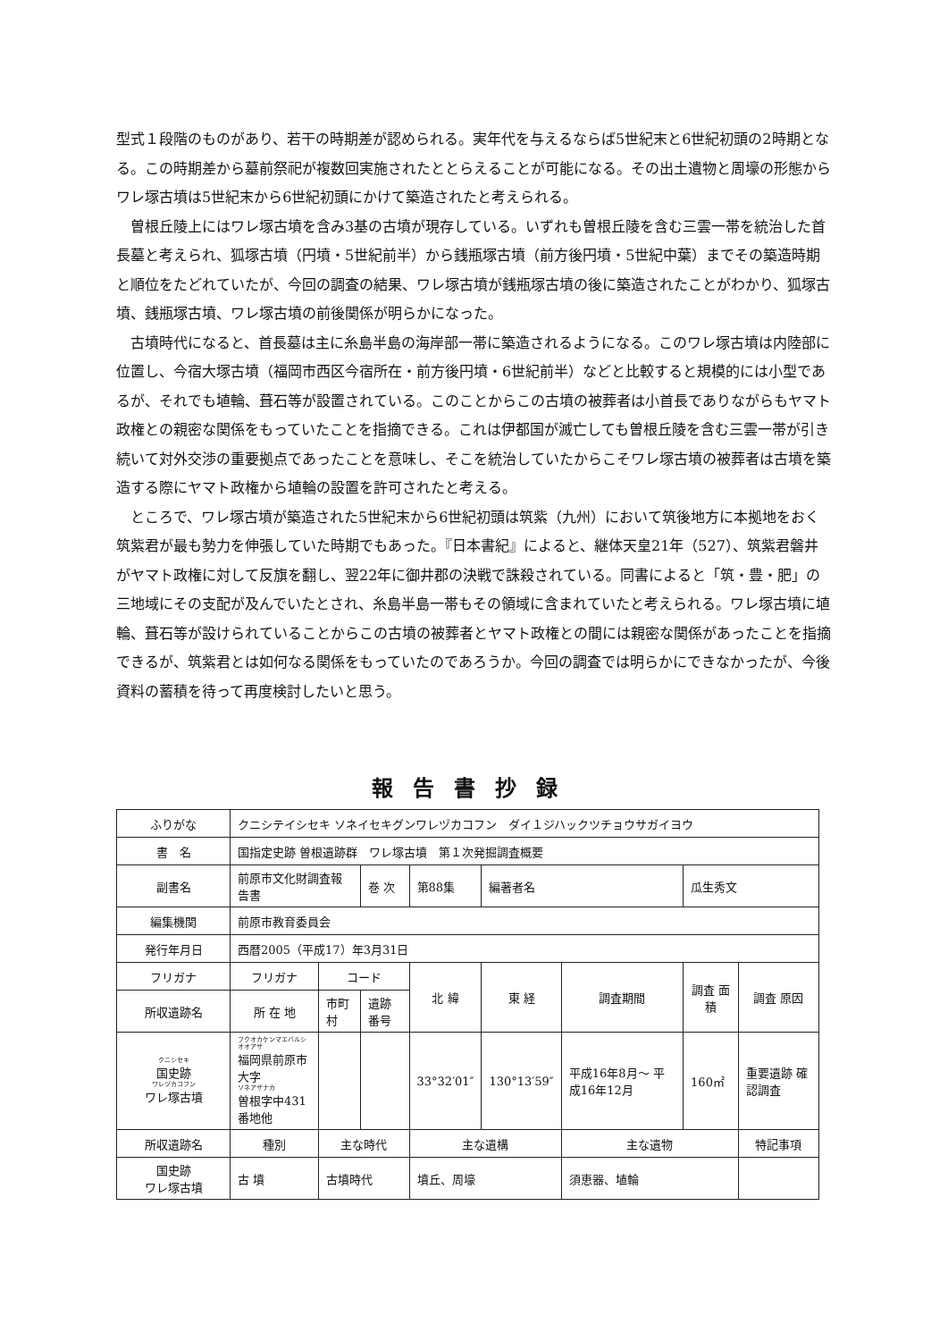型式１段階のものがあり、若干の時期差が認められる。実年代を与えるならば5世紀末と6世紀初頭の2時期となる。この時期差から墓前祭祀が複数回実施されたととらえることが可能になる。その出土遺物と周壕の形態からワレ塚古墳は5世紀末から6世紀初頭にかけて築造されたと考えられる。
曽根丘陵上にはワレ塚古墳を含み3基の古墳が現存している。いずれも曽根丘陵を含む三雲一帯を統治した首長墓と考えられ、狐塚古墳（円墳・5世紀前半）から銭瓶塚古墳（前方後円墳・5世紀中葉）までその築造時期と順位をたどれていたが、今回の調査の結果、ワレ塚古墳が銭瓶塚古墳の後に築造されたことがわかり、狐塚古墳、銭瓶塚古墳、ワレ塚古墳の前後関係が明らかになった。
古墳時代になると、首長墓は主に糸島半島の海岸部一帯に築造されるようになる。このワレ塚古墳は内陸部に位置し、今宿大塚古墳（福岡市西区今宿所在・前方後円墳・6世紀前半）などと比較すると規模的には小型であるが、それでも埴輪、葺石等が設置されている。このことからこの古墳の被葬者は小首長でありながらもヤマト政権との親密な関係をもっていたことを指摘できる。これは伊都国が滅亡しても曽根丘陵を含む三雲一帯が引き続いて対外交渉の重要拠点であったことを意味し、そこを統治していたからこそワレ塚古墳の被葬者は古墳を築造する際にヤマト政権から埴輪の設置を許可されたと考える。
ところで、ワレ塚古墳が築造された5世紀末から6世紀初頭は筑紫（九州）において筑後地方に本拠地をおく筑紫君が最も勢力を伸張していた時期でもあった。『日本書紀』によると、継体天皇21年（527）、筑紫君磐井がヤマト政権に対して反旗を翻し、翌22年に御井郡の決戦で誅殺されている。同書によると「筑・豊・肥」の三地域にその支配が及んでいたとされ、糸島半島一帯もその領域に含まれていたと考えられる。ワレ塚古墳に埴輪、葺石等が設けられていることからこの古墳の被葬者とヤマト政権との間には親密な関係があったことを指摘できるが、筑紫君とは如何なる関係をもっていたのであろうか。今回の調査では明らかにできなかったが、今後資料の蓄積を待って再度検討したいと思う。
報告書抄録
| ふりがな | クニシテイシセキ ソネイセキグンワレヅカコフン ダイ１ジハックツチョウサガイヨウ | | | | | | | |
| 書 名 | 国指定史跡 曽根遺跡群 ワレ塚古墳 第１次発掘調査概要 | | | | | | | |
| 副書名 | 前原市文化財調査報告書 | | 巻 次 | 第88集 | 編著者名 | | 瓜生秀文 | |
| 編集機関 | 前原市教育委員会 | | | | | | | |
| 発行年月日 | 西暦2005（平成17）年3月31日 | | | | | | | |
| フリガナ | フリガナ | コード | | 北 緯 | 東 経 | 調査期間 | 調査 面積 | 調査 原因 |
| 所収遺跡名 | 所 在 地 | 市町村 | 遺跡番号 | | | | | |
| クニシセキ 国史跡 ワレヅカコフン ワレ塚古墳 | フクオカケンマエバルシオオアザ 福岡県前原市大字 ソネアザナカ 曽根字中431番地他 | | | 33°32′01″ | 130°13′59″ | 平成16年8月～ 平成16年12月 | 160㎡ | 重要遺跡 確認調査 |
| 所収遺跡名 | 種別 | 主な時代 | | 主な遺構 | | 主な遺物 | | 特記事項 |
| 国史跡 ワレ塚古墳 | 古 墳 | 古墳時代 | | 墳丘、周壕 | | 須恵器、埴輪 | | |